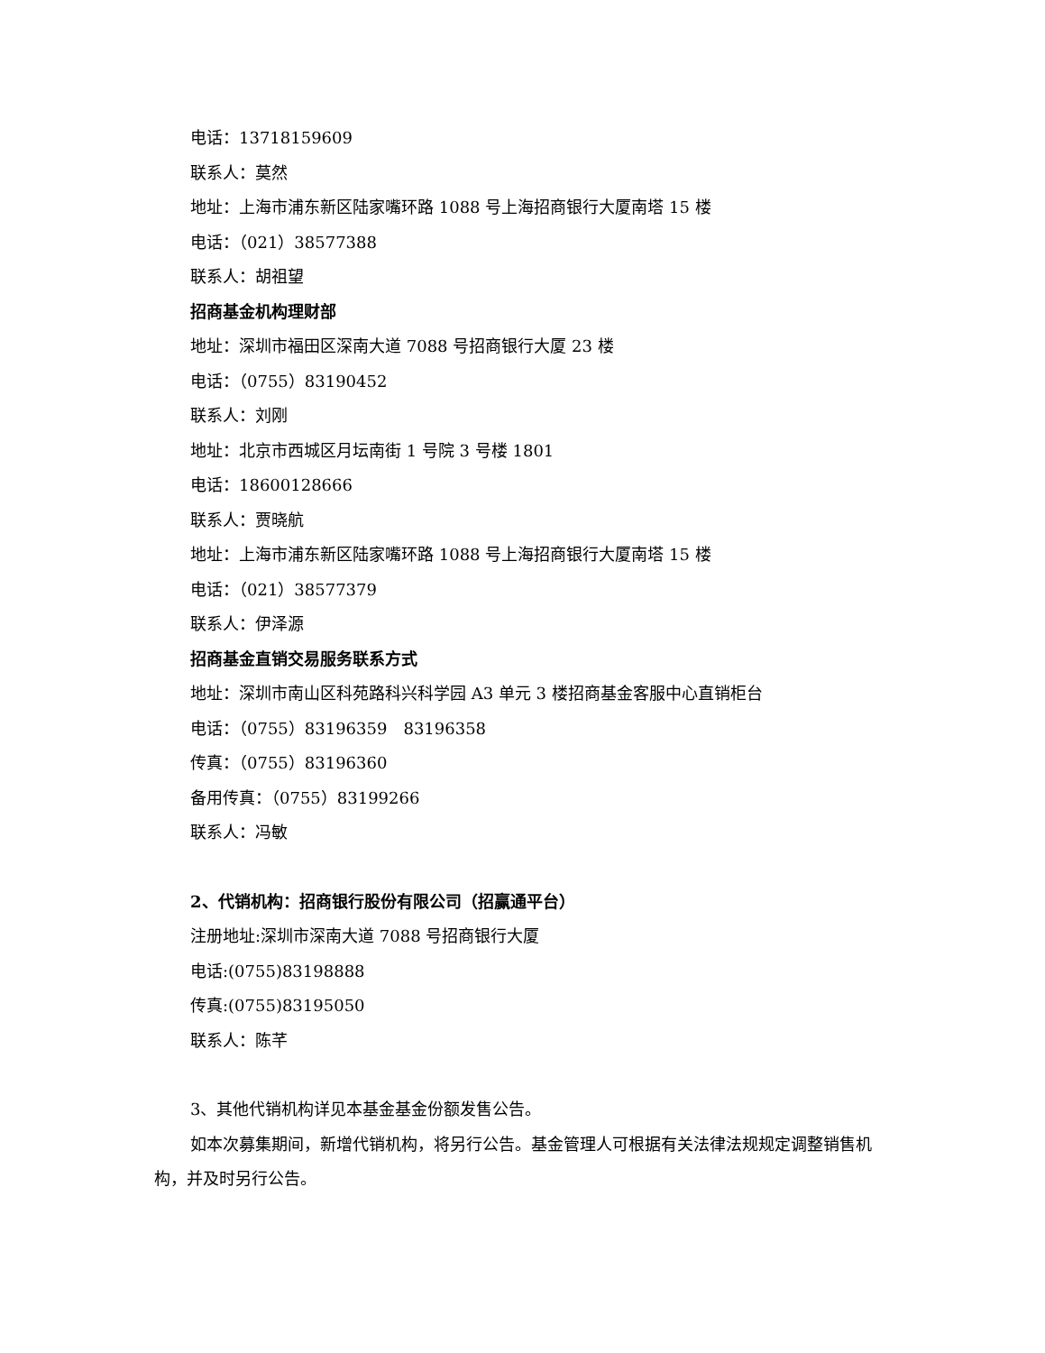电话：13718159609
联系人：莫然
地址：上海市浦东新区陆家嘴环路 1088 号上海招商银行大厦南塔 15 楼
电话：（021）38577388
联系人：胡祖望
招商基金机构理财部
地址：深圳市福田区深南大道 7088 号招商银行大厦 23 楼
电话：（0755）83190452
联系人：刘刚
地址：北京市西城区月坛南街 1 号院 3 号楼 1801
电话：18600128666
联系人：贾晓航
地址：上海市浦东新区陆家嘴环路 1088 号上海招商银行大厦南塔 15 楼
电话：（021）38577379
联系人：伊泽源
招商基金直销交易服务联系方式
地址：深圳市南山区科苑路科兴科学园 A3 单元 3 楼招商基金客服中心直销柜台
电话：（0755）83196359　83196358
传真：（0755）83196360
备用传真：（0755）83199266
联系人：冯敏
2、代销机构：招商银行股份有限公司（招赢通平台）
注册地址:深圳市深南大道 7088 号招商银行大厦
电话:(0755)83198888
传真:(0755)83195050
联系人：陈芊
3、其他代销机构详见本基金基金份额发售公告。
如本次募集期间，新增代销机构，将另行公告。基金管理人可根据有关法律法规规定调整销售机构，并及时另行公告。